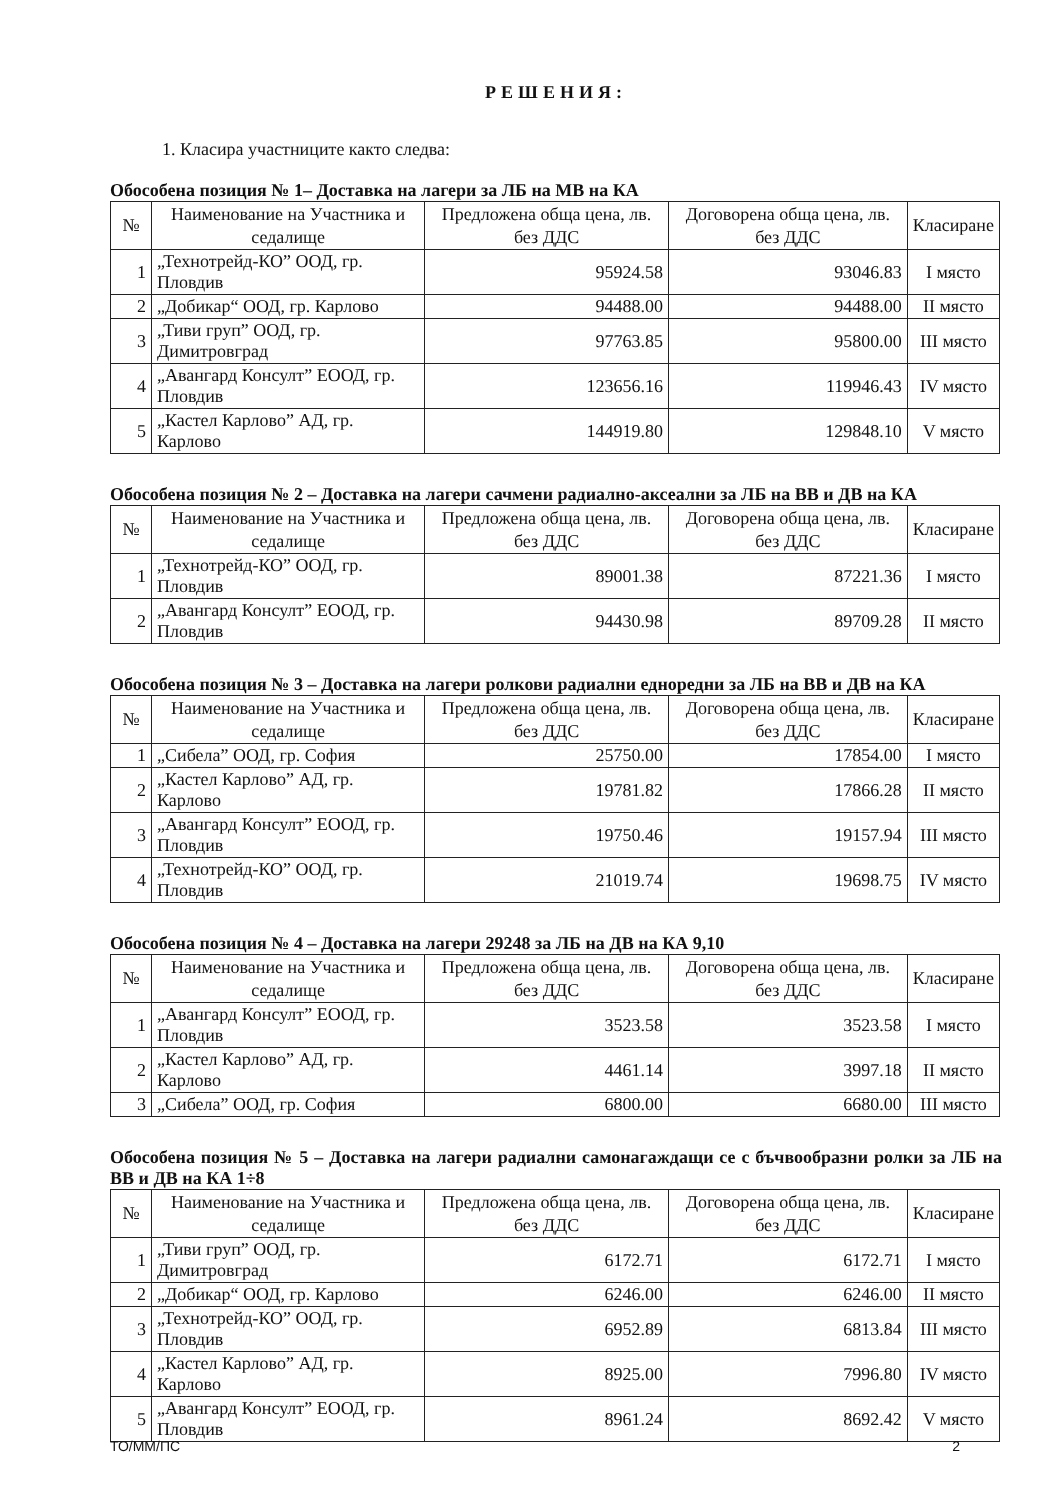РЕШЕНИЯ:
1. Класира участниците както следва:
Обособена позиция № 1– Доставка на лагери за ЛБ на МВ на КА
| № | Наименование на Участника и седалище | Предложена обща цена, лв. без ДДС | Договорена обща цена, лв. без ДДС | Класиране |
| --- | --- | --- | --- | --- |
| 1 | „Технотрейд-КО” ООД, гр. Пловдив | 95924.58 | 93046.83 | I място |
| 2 | „Добикар“ ООД, гр. Карлово | 94488.00 | 94488.00 | II място |
| 3 | „Тиви груп” ООД, гр. Димитровград | 97763.85 | 95800.00 | III място |
| 4 | „Авангард Консулт” ЕООД, гр. Пловдив | 123656.16 | 119946.43 | IV място |
| 5 | „Кастел Карлово” АД, гр. Карлово | 144919.80 | 129848.10 | V място |
Обособена позиция № 2 – Доставка на лагери сачмени радиално-аксеални за ЛБ на ВВ и ДВ на КА
| № | Наименование на Участника и седалище | Предложена обща цена, лв. без ДДС | Договорена обща цена, лв. без ДДС | Класиране |
| --- | --- | --- | --- | --- |
| 1 | „Технотрейд-КО” ООД, гр. Пловдив | 89001.38 | 87221.36 | I място |
| 2 | „Авангард Консулт” ЕООД, гр. Пловдив | 94430.98 | 89709.28 | II място |
Обособена позиция № 3 – Доставка на лагери ролкови радиални едноредни за ЛБ на ВВ и ДВ на КА
| № | Наименование на Участника и седалище | Предложена обща цена, лв. без ДДС | Договорена обща цена, лв. без ДДС | Класиране |
| --- | --- | --- | --- | --- |
| 1 | „Сибела” ООД, гр. София | 25750.00 | 17854.00 | I място |
| 2 | „Кастел Карлово” АД, гр. Карлово | 19781.82 | 17866.28 | II място |
| 3 | „Авангард Консулт” ЕООД, гр. Пловдив | 19750.46 | 19157.94 | III място |
| 4 | „Технотрейд-КО” ООД, гр. Пловдив | 21019.74 | 19698.75 | IV място |
Обособена позиция № 4 – Доставка на лагери 29248 за ЛБ на ДВ на КА 9,10
| № | Наименование на Участника и седалище | Предложена обща цена, лв. без ДДС | Договорена обща цена, лв. без ДДС | Класиране |
| --- | --- | --- | --- | --- |
| 1 | „Авангард Консулт” ЕООД, гр. Пловдив | 3523.58 | 3523.58 | I място |
| 2 | „Кастел Карлово” АД, гр. Карлово | 4461.14 | 3997.18 | II място |
| 3 | „Сибела” ООД, гр. София | 6800.00 | 6680.00 | III място |
Обособена позиция № 5 – Доставка на лагери радиални самонагаждащи се с бъчвообразни ролки за ЛБ на ВВ и ДВ на КА 1÷8
| № | Наименование на Участника и седалище | Предложена обща цена, лв. без ДДС | Договорена обща цена, лв. без ДДС | Класиране |
| --- | --- | --- | --- | --- |
| 1 | „Тиви груп” ООД, гр. Димитровград | 6172.71 | 6172.71 | I място |
| 2 | „Добикар“ ООД, гр. Карлово | 6246.00 | 6246.00 | II място |
| 3 | „Технотрейд-КО” ООД, гр. Пловдив | 6952.89 | 6813.84 | III място |
| 4 | „Кастел Карлово” АД, гр. Карлово | 8925.00 | 7996.80 | IV място |
| 5 | „Авангард Консулт” ЕООД, гр. Пловдив | 8961.24 | 8692.42 | V място |
ТО/ММ/ПС 2